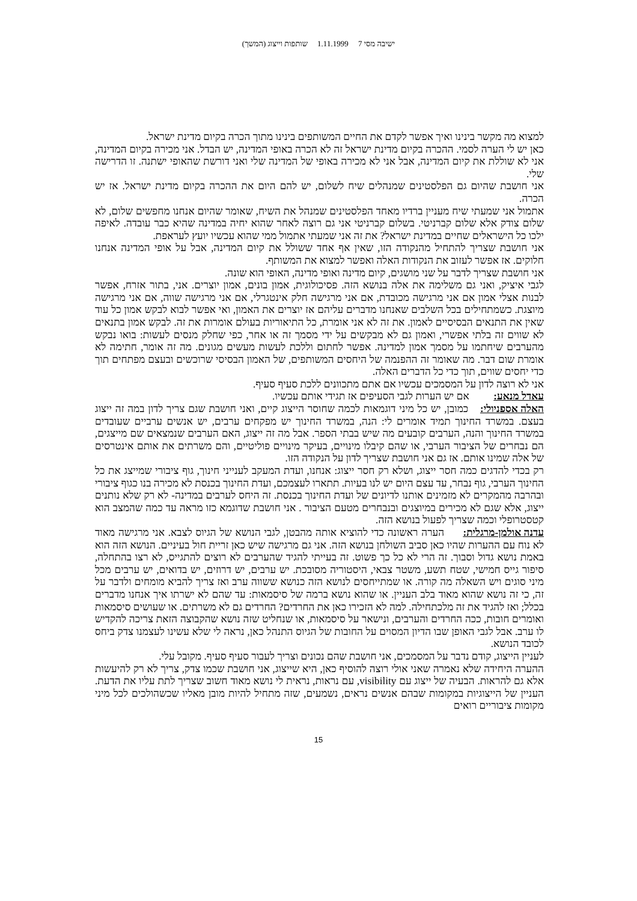ישיבה מסי 7 1.11.1999 שותפות וייצוג (המשך)
למצוא מה מקשר בינינו ואיך אפשר לקדם את החיים המשותפים בינינו מתוך הכרה בקיום מדינת ישראל.
כאן יש לי הערה לסמי. ההכרה בקיום מדינת ישראל זה לא הכרה באופי המדינה, יש הבדל. אני מכירה בקיום המדינה, אני לא שוללת את קיום המדינה, אבל אני לא מכירה באופי של המדינה שלי ואני דורשת שהאופי ישתנה. זו הדרישה שלי.
אני חושבת שהיום גם הפלסטינים שמנהלים שיח לשלום, יש להם היום את ההכרה בקיום מדינת ישראל. אז יש הכרה.
אתמול אני שמעתי שיח מעניין ברדיו מאחד הפלסטינים שמנהל את השיח, שאומר שהיום אנחנו מחפשים שלום, לא שלום צודק אלא שלום קברניטי. בשלום קברניטי אני גם רוצה לאחר שהוא יחיה במדינה שהיא כבר עובדה. לאיפה ילכו כל הישראלים שחיים במדינת ישראל? את זה אני שמעתי אתמול ממי שהוא עכשיו יועץ לעראפת.
אני חושבת שצריך להתחיל מהנקודה הזו, שאין אף אחד ששולל את קיום המדינה, אבל על אופי המדינה אנחנו חלוקים. אז אפשר לעזוב את הנקודות האלה ואפשר למצוא את המשותף.
אני חושבת שצריך לדבר על שני מושגים, קיום מדינה ואופי מדינה, האופי הוא שונה.
לגבי איציק, ואני גם משלימה את אלה בנושא הזה. פסיכולוגית, אמון בונים, אמון יוצרים. אני, בתור אזרח, אפשר לבנות אצלי אמון אם אני מרגישה מכובדת, אם אני מרגישה חלק אינטגרלי, אם אני מרגישה שווה, אם אני מרגישה מיוצגת. כשמתחילים בכל השלבים שאנחנו מדברים עליהם אז יוצרים את האמון, ואי אפשר לבוא לבקש אמון כל עוד שאין את התנאים הבסיסיים לאמון. את זה לא אני אומרת, כל התיאוריות בעולם אומרות את זה. לבקש אמון בתנאים לא שווים זה בלתי אפשרי, ואמון גם לא מבקשים על ידי מסמך זה או אחר, כפי שחלק מנסים לעשות: בואו נבקש מהערבים שיחתמו על מסמך אמון למדינה. אפשר לחתום וללכת לעשות מעשים מגונים. מה זה אומר, חתימה לא אומרת שום דבר. מה שאומר זה ההפנמה של היחסים המשותפים, של האמון הבסיסי שרוכשים ובעצם מפתחים תוך כדי יחסים שווים, תוך כדי כל הדברים האלה.
אני לא רוצה לדון על המסמכים עכשיו אם אתם מתכוונים ללכת סעיף סעיף.
עאדל מנאע: אם יש הערות לגבי הסעיפים אז תגידי אותם עכשיו.
האלה אספניולי: כמובן, יש כל מיני דוגמאות לכמה שחוסר הייצוג קיים, ואני חושבת שגם צריך לדון במה זה ייצוג בעצם. במשרד החינוך תמיד אומרים לי: הנה, במשרד החינוך יש מפקחים ערבים, יש אנשים ערביים שעובדים במשרד החינוך והנה, הערבים קובעים מה שיש בבתי הספר. אבל מה זה ייצוג, האם הערבים שנמצאים שם מייצגים, הם נבחרים של הציבור הערבי, או שהם קיבלו מינויים, בעיקר מינויים פוליטיים, והם משרתים את אותם אינטרסים של אלה שמינו אותם. אז גם אני חושבת שצריך לדון על הנקודה הזו.
רק בכדי להדגים כמה חסר ייצוג, ושלא רק חסר ייצוג: אנחנו, ועדת המעקב לענייני חינוך, גוף ציבורי שמייצג את כל החינוך הערבי, גוף נבחר, עד עצם היום יש לנו בעיות. תתארו לעצמכם, ועדת החינוך בכנסת לא מכירה בנו כגוף ציבורי ובהרבה מהמקרים לא מזמינים אותנו לדיונים של ועדת החינוך בכנסת. זה היחס לערבים במדינה- לא רק שלא נותנים ייצוג, אלא שגם לא מכירים במיוצגים ובנבחרים מטעם הציבור . אני חושבת שדוגמא כזו מראה עד כמה שהמצב הוא קטסטרופלי וכמה שצריך לפעול בנושא הזה.
עדנה אולמן-מרגלית: הערה ראשונה כדי להוציא אותה מהבטן, לגבי הנושא של הגיוס לצבא. אני מרגישה מאוד לא נוח עם ההערות שהיו כאן סביב השולחן בנושא הזה. אני גם מרגישה שיש כאן זריית חול בעיניים. הנושא הזה הוא באמת נושא גדול וסבוך. זה הרי לא כל כך פשוט. זה בעייתי להגיד שהערבים לא רוצים להתגייס, לא רצו בהתחלה, סיפור גייס חמישי, שטח תשע, משטר צבאי, היסטוריה מסובכת. יש ערבים, יש דרוזים, יש בדואים, יש ערבים מכל מיני סוגים ויש השאלה מה קורה. או שמתייחסים לנושא הזה כנושא ששווה ערב ואז צריך להביא מומחים ולדבר על זה, כי זה נושא שהוא מאוד בלב העניין. או שהוא נושא ברמה של סיסמאות: עד שהם לא ישרתו איך אנחנו מדברים בכלל; ואז להגיד את זה מלכתחילה. למה לא הזכירו כאן את החרדים? החרדים גם לא משרתים. או שעושים סיסמאות ואומרים חובות, ככה החרדים והערבים, ונישאר על סיסמאות, או שנחליט שזה נושא שהקבוצה הזאת צריכה להקדיש לו ערב. אבל לגבי האופן שבו הדיון המסוים על החובות של הגיוס התנהל כאן, נראה לי שלא עשינו לעצמנו צדק ביחס לכובד הנושא.
לעניין הייצוג, קודם נדבר על המסמכים, אני חושבת שהם נכונים וצריך לעבור סעיף סעיף. מקובל עלי.
ההערה היחידה שלא נאמרה שאני אולי רוצה להוסיף כאן, היא שייצוג, אני חושבת שכמו צדק, צריך לא רק להיעשות אלא גם להראות. הבעיה של ייצוג עם visibility, עם נראות, נראית לי נושא מאוד חשוב שצריך לתת עליו את הדעת. העניין של הייצוגיות במקומות שבהם אנשים נראים, נשמעים, שזה מתחיל להיות מובן מאליו שכשהולכים לכל מיני מקומות ציבוריים רואים
15